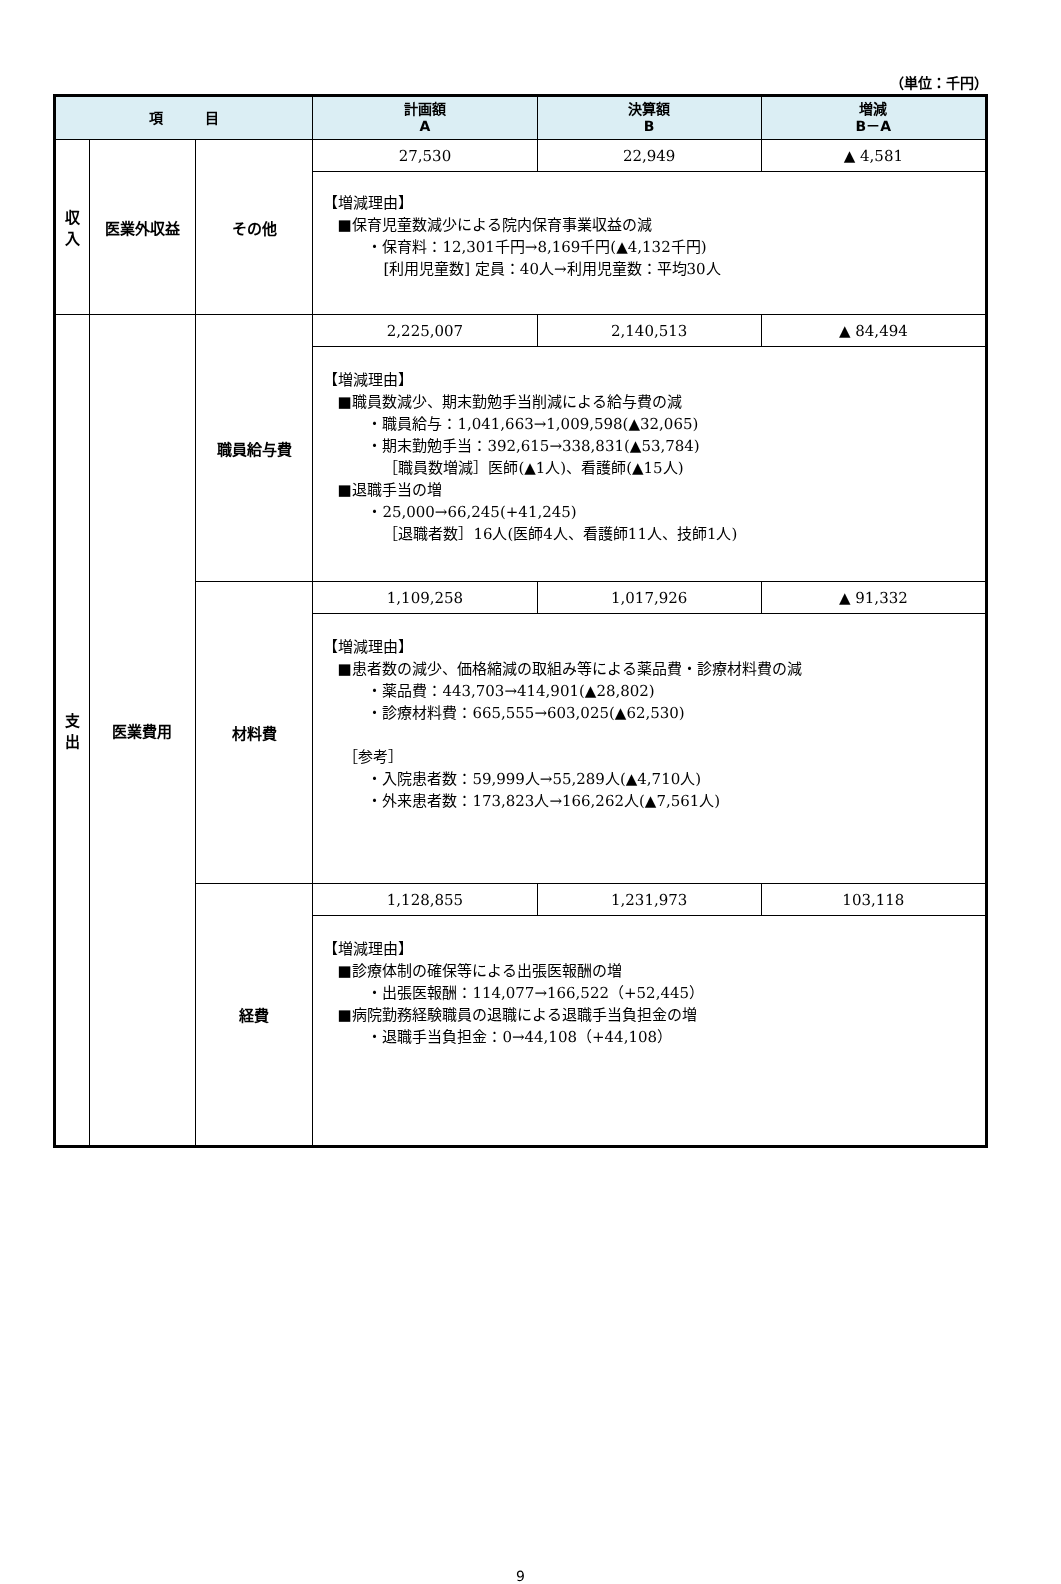（単位：千円）
| 項 目 | | | 計画額 A | 決算額 B | 増減 B－A |
| --- | --- | --- | --- | --- | --- |
| 収 入 | 医業外収益 | その他 | 27,530 | 22,949 | ▲ 4,581 |
| | | | 【増減理由】 ■保育児童数減少による院内保育事業収益の減 ・保育料：12,301千円→8,169千円(▲4,132千円) [利用児童数] 定員：40人→利用児童数：平均30人 | | |
| 支 出 | 医業費用 | 職員給与費 | 2,225,007 | 2,140,513 | ▲ 84,494 |
| | | | 【増減理由】 ■職員数減少、期末勤勉手当削減による給与費の減 ・職員給与：1,041,663→1,009,598(▲32,065) ・期末勤勉手当：392,615→338,831(▲53,784) ［職員数増減］医師(▲1人)、看護師(▲15人) ■退職手当の増 ・25,000→66,245(+41,245) ［退職者数］16人(医師4人、看護師11人、技師1人) | | |
| | | 材料費 | 1,109,258 | 1,017,926 | ▲ 91,332 |
| | | | 【増減理由】 ■患者数の減少、価格縮減の取組み等による薬品費・診療材料費の減 ・薬品費：443,703→414,901(▲28,802) ・診療材料費：665,555→603,025(▲62,530) ［参考］ ・入院患者数：59,999人→55,289人(▲4,710人) ・外来患者数：173,823人→166,262人(▲7,561人) | | |
| | | 経費 | 1,128,855 | 1,231,973 | 103,118 |
| | | | 【増減理由】 ■診療体制の確保等による出張医報酬の増 ・出張医報酬：114,077→166,522（+52,445） ■病院勤務経験職員の退職による退職手当負担金の増 ・退職手当負担金：0→44,108（+44,108） | | |
9